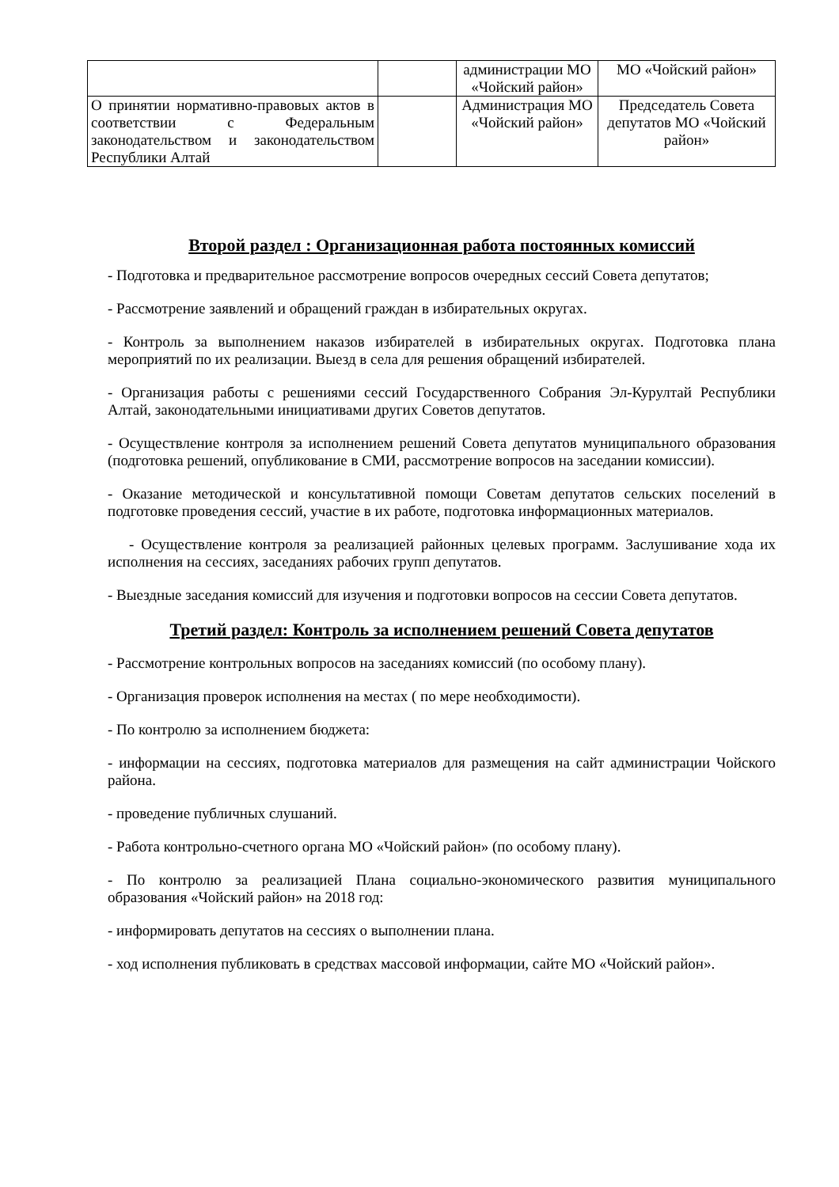| | | администрации МО «Чойский район» | МО «Чойский район» |
| О принятии нормативно-правовых актов в соответствии с Федеральным законодательством и законодательством Республики Алтай | | Администрация МО «Чойский район» | Председатель Совета депутатов МО «Чойский район» |
Второй раздел : Организационная работа постоянных комиссий
- Подготовка и предварительное рассмотрение вопросов очередных сессий Совета депутатов;
- Рассмотрение заявлений и обращений граждан в избирательных округах.
- Контроль за выполнением наказов избирателей в избирательных округах. Подготовка плана мероприятий по их реализации. Выезд в села для решения обращений избирателей.
- Организация работы с решениями сессий Государственного Собрания Эл-Курултай Республики Алтай, законодательными инициативами других Советов депутатов.
- Осуществление контроля за исполнением решений Совета депутатов муниципального образования (подготовка решений, опубликование в СМИ, рассмотрение вопросов на заседании комиссии).
- Оказание методической и консультативной помощи Советам депутатов сельских поселений в подготовке проведения сессий, участие в их работе, подготовка информационных материалов.
- Осуществление контроля за реализацией районных целевых программ. Заслушивание хода их исполнения на сессиях, заседаниях рабочих групп депутатов.
- Выездные заседания комиссий для изучения и подготовки вопросов на сессии Совета депутатов.
Третий раздел: Контроль за исполнением решений Совета депутатов
- Рассмотрение контрольных вопросов на заседаниях комиссий (по особому плану).
- Организация проверок исполнения на местах ( по мере необходимости).
- По контролю за исполнением бюджета:
- информации на сессиях, подготовка материалов для размещения на сайт администрации Чойского района.
- проведение публичных слушаний.
- Работа контрольно-счетного органа МО «Чойский район» (по особому плану).
- По контролю за реализацией Плана социально-экономического развития муниципального образования «Чойский район» на 2018 год:
- информировать депутатов на сессиях о выполнении плана.
- ход исполнения публиковать в средствах массовой информации, сайте МО «Чойский район».